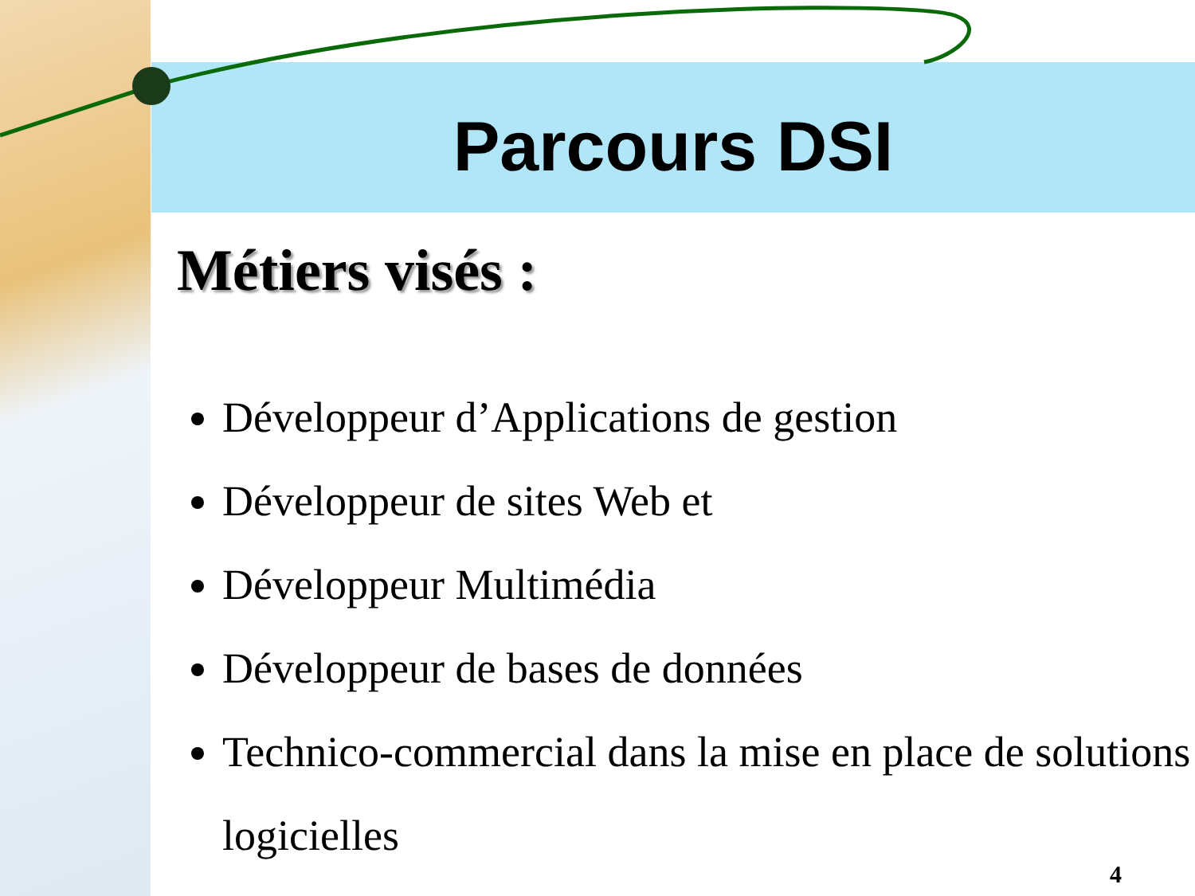Parcours DSI
Métiers visés :
Développeur d’Applications de gestion
Développeur de sites Web et
Développeur Multimédia
Développeur de bases de données
Technico-commercial dans la mise en place de solutions logicielles
4